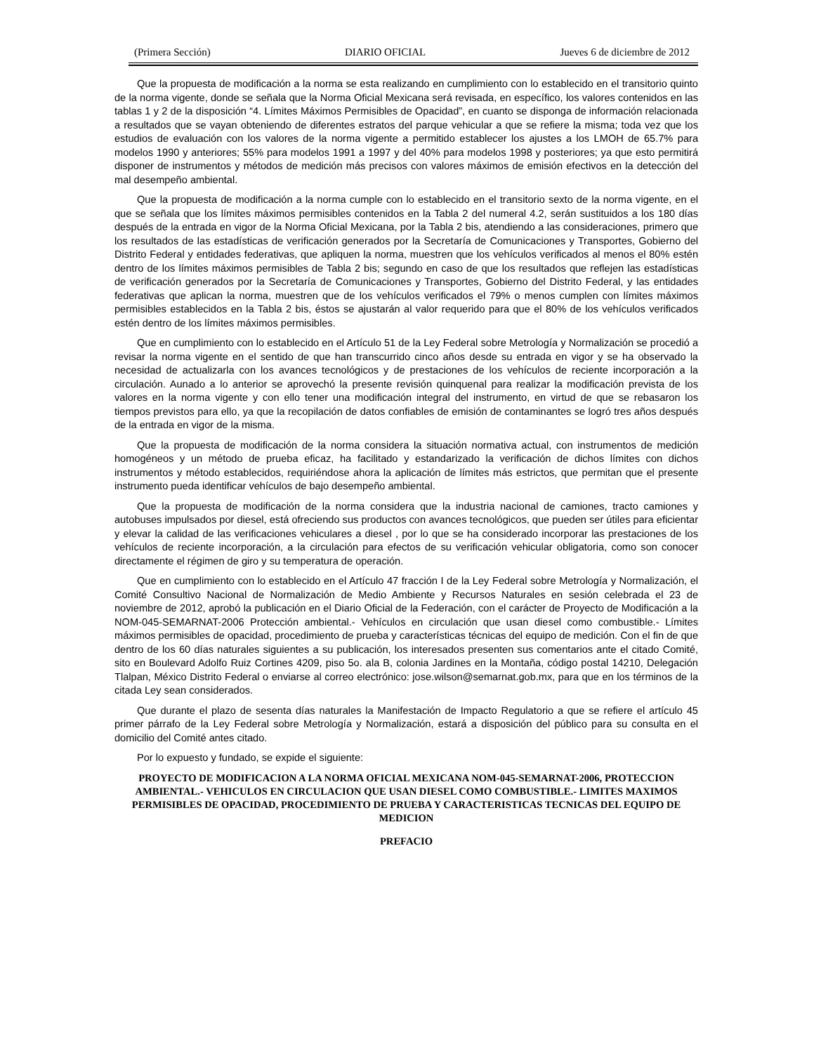(Primera Sección) DIARIO OFICIAL Jueves 6 de diciembre de 2012
Que la propuesta de modificación a la norma se esta realizando en cumplimiento con lo establecido en el transitorio quinto de la norma vigente, donde se señala que la Norma Oficial Mexicana será revisada, en específico, los valores contenidos en las tablas 1 y 2 de la disposición “4. Límites Máximos Permisibles de Opacidad”, en cuanto se disponga de información relacionada a resultados que se vayan obteniendo de diferentes estratos del parque vehicular a que se refiere la misma; toda vez que los estudios de evaluación con los valores de la norma vigente a permitido establecer los ajustes a los LMOH de 65.7% para modelos 1990 y anteriores; 55% para modelos 1991 a 1997 y del 40% para modelos 1998 y posteriores; ya que esto permitirá disponer de instrumentos y métodos de medición más precisos con valores máximos de emisión efectivos en la detección del mal desempeño ambiental.
Que la propuesta de modificación a la norma cumple con lo establecido en el transitorio sexto de la norma vigente, en el que se señala que los límites máximos permisibles contenidos en la Tabla 2 del numeral 4.2, serán sustituidos a los 180 días después de la entrada en vigor de la Norma Oficial Mexicana, por la Tabla 2 bis, atendiendo a las consideraciones, primero que los resultados de las estadísticas de verificación generados por la Secretaría de Comunicaciones y Transportes, Gobierno del Distrito Federal y entidades federativas, que apliquen la norma, muestren que los vehículos verificados al menos el 80% estén dentro de los límites máximos permisibles de Tabla 2 bis; segundo en caso de que los resultados que reflejen las estadísticas de verificación generados por la Secretaría de Comunicaciones y Transportes, Gobierno del Distrito Federal, y las entidades federativas que aplican la norma, muestren que de los vehículos verificados el 79% o menos cumplen con límites máximos permisibles establecidos en la Tabla 2 bis, éstos se ajustarán al valor requerido para que el 80% de los vehículos verificados estén dentro de los límites máximos permisibles.
Que en cumplimiento con lo establecido en el Artículo 51 de la Ley Federal sobre Metrología y Normalización se procedió a revisar la norma vigente en el sentido de que han transcurrido cinco años desde su entrada en vigor y se ha observado la necesidad de actualizarla con los avances tecnológicos y de prestaciones de los vehículos de reciente incorporación a la circulación. Aunado a lo anterior se aprovechó la presente revisión quinquenal para realizar la modificación prevista de los valores en la norma vigente y con ello tener una modificación integral del instrumento, en virtud de que se rebasaron los tiempos previstos para ello, ya que la recopilación de datos confiables de emisión de contaminantes se logró tres años después de la entrada en vigor de la misma.
Que la propuesta de modificación de la norma considera la situación normativa actual, con instrumentos de medición homogéneos y un método de prueba eficaz, ha facilitado y estandarizado la verificación de dichos límites con dichos instrumentos y método establecidos, requiriéndose ahora la aplicación de límites más estrictos, que permitan que el presente instrumento pueda identificar vehículos de bajo desempeño ambiental.
Que la propuesta de modificación de la norma considera que la industria nacional de camiones, tracto camiones y autobuses impulsados por diesel, está ofreciendo sus productos con avances tecnológicos, que pueden ser útiles para eficientar y elevar la calidad de las verificaciones vehiculares a diesel , por lo que se ha considerado incorporar las prestaciones de los vehículos de reciente incorporación, a la circulación para efectos de su verificación vehicular obligatoria, como son conocer directamente el régimen de giro y su temperatura de operación.
Que en cumplimiento con lo establecido en el Artículo 47 fracción I de la Ley Federal sobre Metrología y Normalización, el Comité Consultivo Nacional de Normalización de Medio Ambiente y Recursos Naturales en sesión celebrada el 23 de noviembre de 2012, aprobó la publicación en el Diario Oficial de la Federación, con el carácter de Proyecto de Modificación a la NOM-045-SEMARNAT-2006 Protección ambiental.- Vehículos en circulación que usan diesel como combustible.- Límites máximos permisibles de opacidad, procedimiento de prueba y características técnicas del equipo de medición. Con el fin de que dentro de los 60 días naturales siguientes a su publicación, los interesados presenten sus comentarios ante el citado Comité, sito en Boulevard Adolfo Ruiz Cortines 4209, piso 5o. ala B, colonia Jardines en la Montaña, código postal 14210, Delegación Tlalpan, México Distrito Federal o enviarse al correo electrónico: jose.wilson@semarnat.gob.mx, para que en los términos de la citada Ley sean considerados.
Que durante el plazo de sesenta días naturales la Manifestación de Impacto Regulatorio a que se refiere el artículo 45 primer párrafo de la Ley Federal sobre Metrología y Normalización, estará a disposición del público para su consulta en el domicilio del Comité antes citado.
Por lo expuesto y fundado, se expide el siguiente:
PROYECTO DE MODIFICACION A LA NORMA OFICIAL MEXICANA NOM-045-SEMARNAT-2006, PROTECCION AMBIENTAL.- VEHICULOS EN CIRCULACION QUE USAN DIESEL COMO COMBUSTIBLE.- LIMITES MAXIMOS PERMISIBLES DE OPACIDAD, PROCEDIMIENTO DE PRUEBA Y CARACTERISTICAS TECNICAS DEL EQUIPO DE MEDICION
PREFACIO